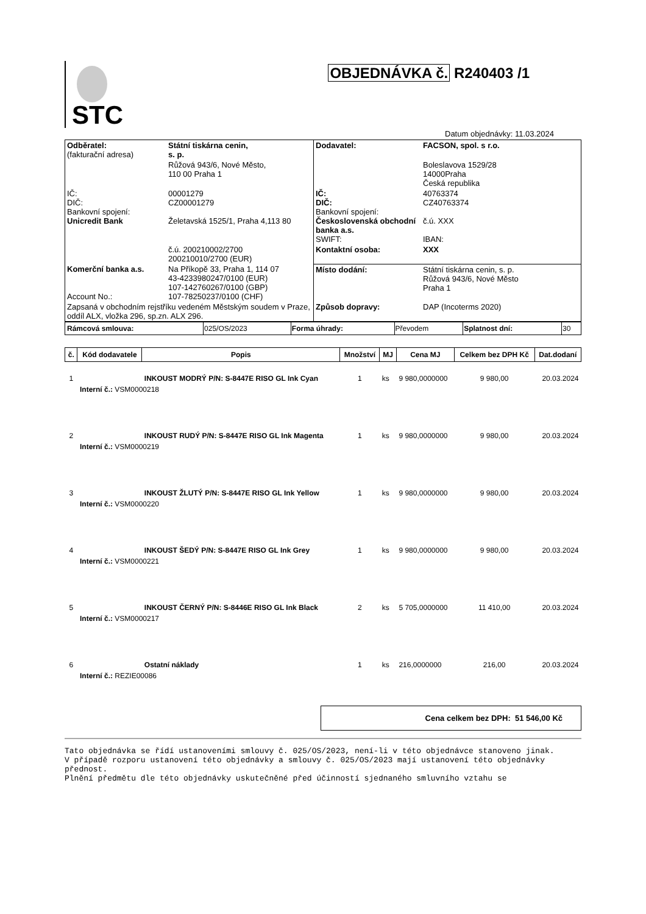STC
OBJEDNÁVKA č. R240403 /1
Datum objednávky: 11.03.2024
| Odběratel: (fakturační adresa) | Státní tiskárna cenin, s. p. | Dodavatel: | FACSON, spol. s r.o. |
| | Růžová 943/6, Nové Město, 110 00 Praha 1 | | Boleslavova 1529/28 14000Praha Česká republika |
| IČ: DIČ: Bankovní spojení: Unicredit Bank | 00001279 CZ00001279 Želetavská 1525/1, Praha 4,113 80 | IČ: DIČ: Bankovní spojení: Československá obchodní banka a.s. SWIFT: | 40763374 CZ40763374 č.ú. XXX IBAN: |
| | č.ú. 200210002/2700 200210010/2700 (EUR) | Kontaktní osoba: | XXX |
| Komerční banka a.s. Account No.: | Na Příkopě 33, Praha 1, 114 07 43-4233980247/0100 (EUR) 107-142760267/0100 (GBP) 107-78250237/0100 (CHF) | Místo dodání: | Státní tiskárna cenin, s. p. Růžová 943/6, Nové Město Praha 1 |
| Zapsaná v obchodním rejstříku vedeném Městským soudem v Praze, oddíl ALX, vložka 296, sp.zn. ALX 296. | | Způsob dopravy: | DAP (Incoterms 2020) |
| Rámcová smlouva: | 025/OS/2023 | Forma úhrady: | Převodem | Splatnost dní: | 30 |
| č. | Kód dodavatele | Popis | Množství | MJ | Cena MJ | Celkem bez DPH Kč | Dat.dodaní |
| --- | --- | --- | --- | --- | --- | --- | --- |
| 1 | | INKOUST MODRÝ P/N: S-8447E RISO GL Ink Cyan | 1 | ks | 9 980,0000000 | 9 980,00 | 20.03.2024 |
| | Interní č.: VSM0000218 | | | | | | |
| 2 | | INKOUST RUDÝ P/N: S-8447E RISO GL Ink Magenta | 1 | ks | 9 980,0000000 | 9 980,00 | 20.03.2024 |
| | Interní č.: VSM0000219 | | | | | | |
| 3 | | INKOUST ŽLUTÝ P/N: S-8447E RISO GL Ink Yellow | 1 | ks | 9 980,0000000 | 9 980,00 | 20.03.2024 |
| | Interní č.: VSM0000220 | | | | | | |
| 4 | | INKOUST ŠEDÝ P/N: S-8447E RISO GL Ink Grey | 1 | ks | 9 980,0000000 | 9 980,00 | 20.03.2024 |
| | Interní č.: VSM0000221 | | | | | | |
| 5 | | INKOUST ČERNÝ P/N: S-8446E RISO GL Ink Black | 2 | ks | 5 705,0000000 | 11 410,00 | 20.03.2024 |
| | Interní č.: VSM0000217 | | | | | | |
| 6 | | Ostatní náklady | 1 | ks | 216,0000000 | 216,00 | 20.03.2024 |
| | Interní č.: REZIE00086 | | | | | | |
Cena celkem bez DPH: 51 546,00 Kč
Tato objednávka se řídí ustanoveními smlouvy č. 025/OS/2023, není-li v této objednávce stanoveno jinak.
V případě rozporu ustanovení této objednávky a smlouvy č. 025/OS/2023 mají ustanovení této objednávky přednost.
Plnění předmětu dle této objednávky uskutečněné před účinností sjednaného smluvního vztahu se